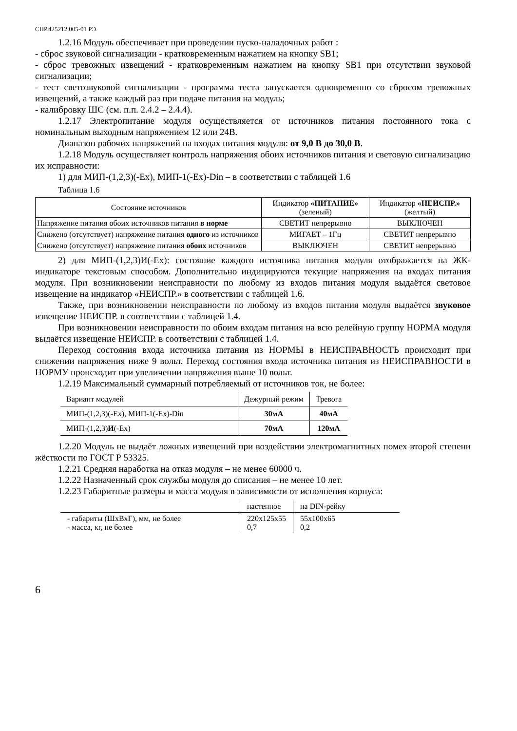СПР.425212.005-01 РЭ
1.2.16 Модуль обеспечивает при проведении пуско-наладочных работ :
- сброс звуковой сигнализации - кратковременным нажатием на кнопку SB1;
- сброс тревожных извещений - кратковременным нажатием на кнопку SB1 при отсутствии звуковой сигнализации;
- тест светозвуковой сигнализации - программа теста запускается одновременно со сбросом тревожных извещений, а также каждый раз при подаче питания на модуль;
- калибровку ШС (см. п.п. 2.4.2 – 2.4.4).
1.2.17 Электропитание модуля осуществляется от источников питания постоянного тока с номинальным выходным напряжением 12 или 24В.
Диапазон рабочих напряжений на входах питания модуля: от 9,0 В до 30,0 В.
1.2.18 Модуль осуществляет контроль напряжения обоих источников питания и световую сигнализацию их исправности:
1) для МИП-(1,2,3)(-Ех), МИП-1(-Ех)-Din – в соответствии с таблицей 1.6
Таблица 1.6
| Состояние источников | Индикатор «ПИТАНИЕ» (зеленый) | Индикатор «НЕИСПР.» (желтый) |
| --- | --- | --- |
| Напряжение питания обоих источников питания в норме | СВЕТИТ непрерывно | ВЫКЛЮЧЕН |
| Снижено (отсутствует) напряжение питания одного из источников | МИГАЕТ – 1Гц | СВЕТИТ непрерывно |
| Снижено (отсутствует) напряжение питания обоих источников | ВЫКЛЮЧЕН | СВЕТИТ непрерывно |
2) для МИП-(1,2,3)И(-Ех): состояние каждого источника питания модуля отображается на ЖК-индикаторе текстовым способом. Дополнительно индицируются текущие напряжения на входах питания модуля. При возникновении неисправности по любому из входов питания модуля выдаётся световое извещение на индикатор «НЕИСПР.» в соответствии с таблицей 1.6.
Также, при возникновении неисправности по любому из входов питания модуля выдаётся звуковое извещение НЕИСПР. в соответствии с таблицей 1.4.
При возникновении неисправности по обоим входам питания на всю релейную группу НОРМА модуля выдаётся извещение НЕИСПР. в соответствии с таблицей 1.4.
Переход состояния входа источника питания из НОРМЫ в НЕИСПРАВНОСТЬ происходит при снижении напряжения ниже 9 вольт. Переход состояния входа источника питания из НЕИСПРАВНОСТИ в НОРМУ происходит при увеличении напряжения выше 10 вольт.
1.2.19 Максимальный суммарный потребляемый от источников ток, не более:
| Вариант модулей | Дежурный режим | Тревога |
| --- | --- | --- |
| МИП-(1,2,3)(-Ех), МИП-1(-Ех)-Din | 30мА | 40мА |
| МИП-(1,2,3) И (-Ех) | 70мА | 120мА |
1.2.20 Модуль не выдаёт ложных извещений при воздействии электромагнитных помех второй степени жёсткости по ГОСТ Р 53325.
1.2.21 Средняя наработка на отказ модуля – не менее 60000 ч.
1.2.22 Назначенный срок службы модуля до списания – не менее 10 лет.
1.2.23 Габаритные размеры и масса модуля в зависимости от исполнения корпуса:
| | настенное | на DIN-рейку |
| --- | --- | --- |
| - габариты (ШхВхГ), мм, не более - масса, кг, не более | 220х125х55 0,7 | 55х100х65 0,2 |
6